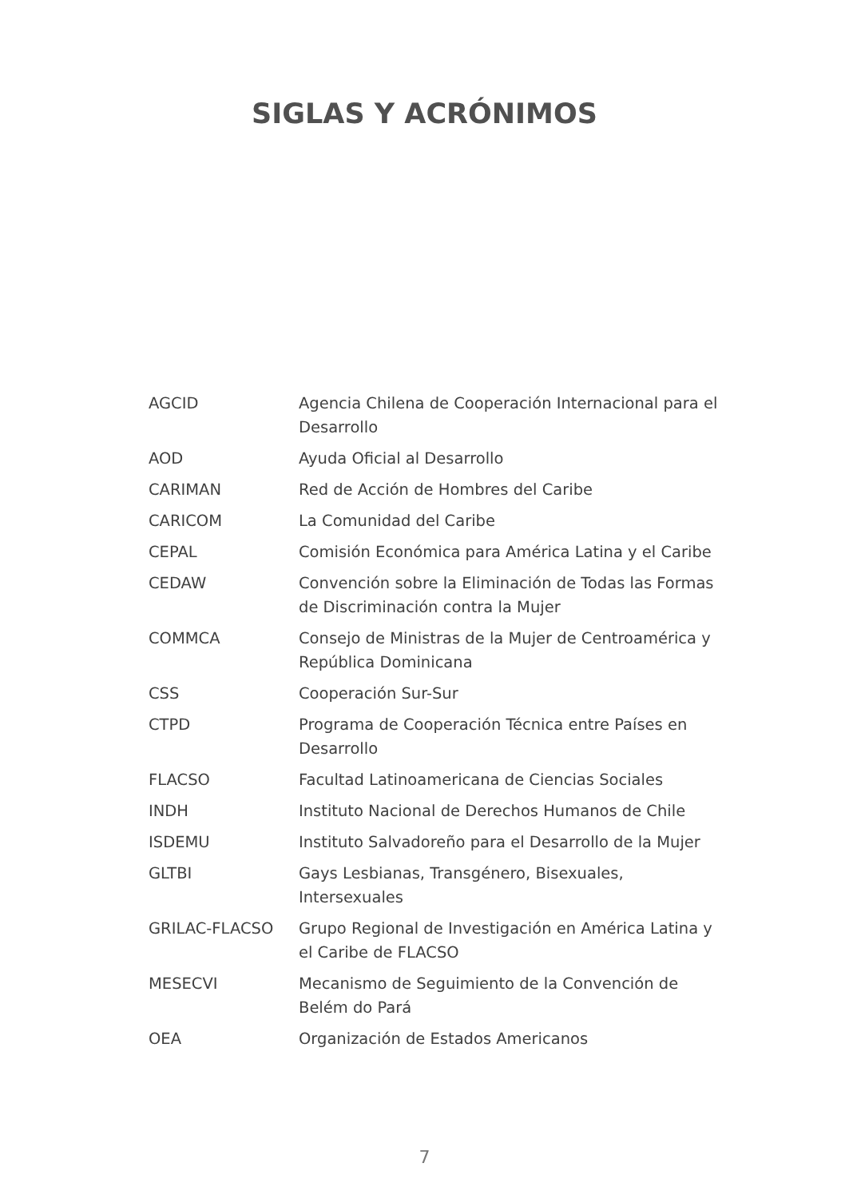SIGLAS Y ACRÓNIMOS
| AGCID | Agencia Chilena de Cooperación Internacional para el Desarrollo |
| AOD | Ayuda Oficial al Desarrollo |
| CARIMAN | Red de Acción de Hombres del Caribe |
| CARICOM | La Comunidad del Caribe |
| CEPAL | Comisión Económica para América Latina y el Caribe |
| CEDAW | Convención sobre la Eliminación de Todas las Formas de Discriminación contra la Mujer |
| COMMCA | Consejo de Ministras de la Mujer de Centroamérica y República Dominicana |
| CSS | Cooperación Sur-Sur |
| CTPD | Programa de Cooperación Técnica entre Países en Desarrollo |
| FLACSO | Facultad Latinoamericana de Ciencias Sociales |
| INDH | Instituto Nacional de Derechos Humanos de Chile |
| ISDEMU | Instituto Salvadoreño para el Desarrollo de la Mujer |
| GLTBI | Gays Lesbianas, Transgénero, Bisexuales, Intersexuales |
| GRILAC-FLACSO | Grupo Regional de Investigación en América Latina y el Caribe de FLACSO |
| MESECVI | Mecanismo de Seguimiento de la Convención de Belém do Pará |
| OEA | Organización de Estados Americanos |
7